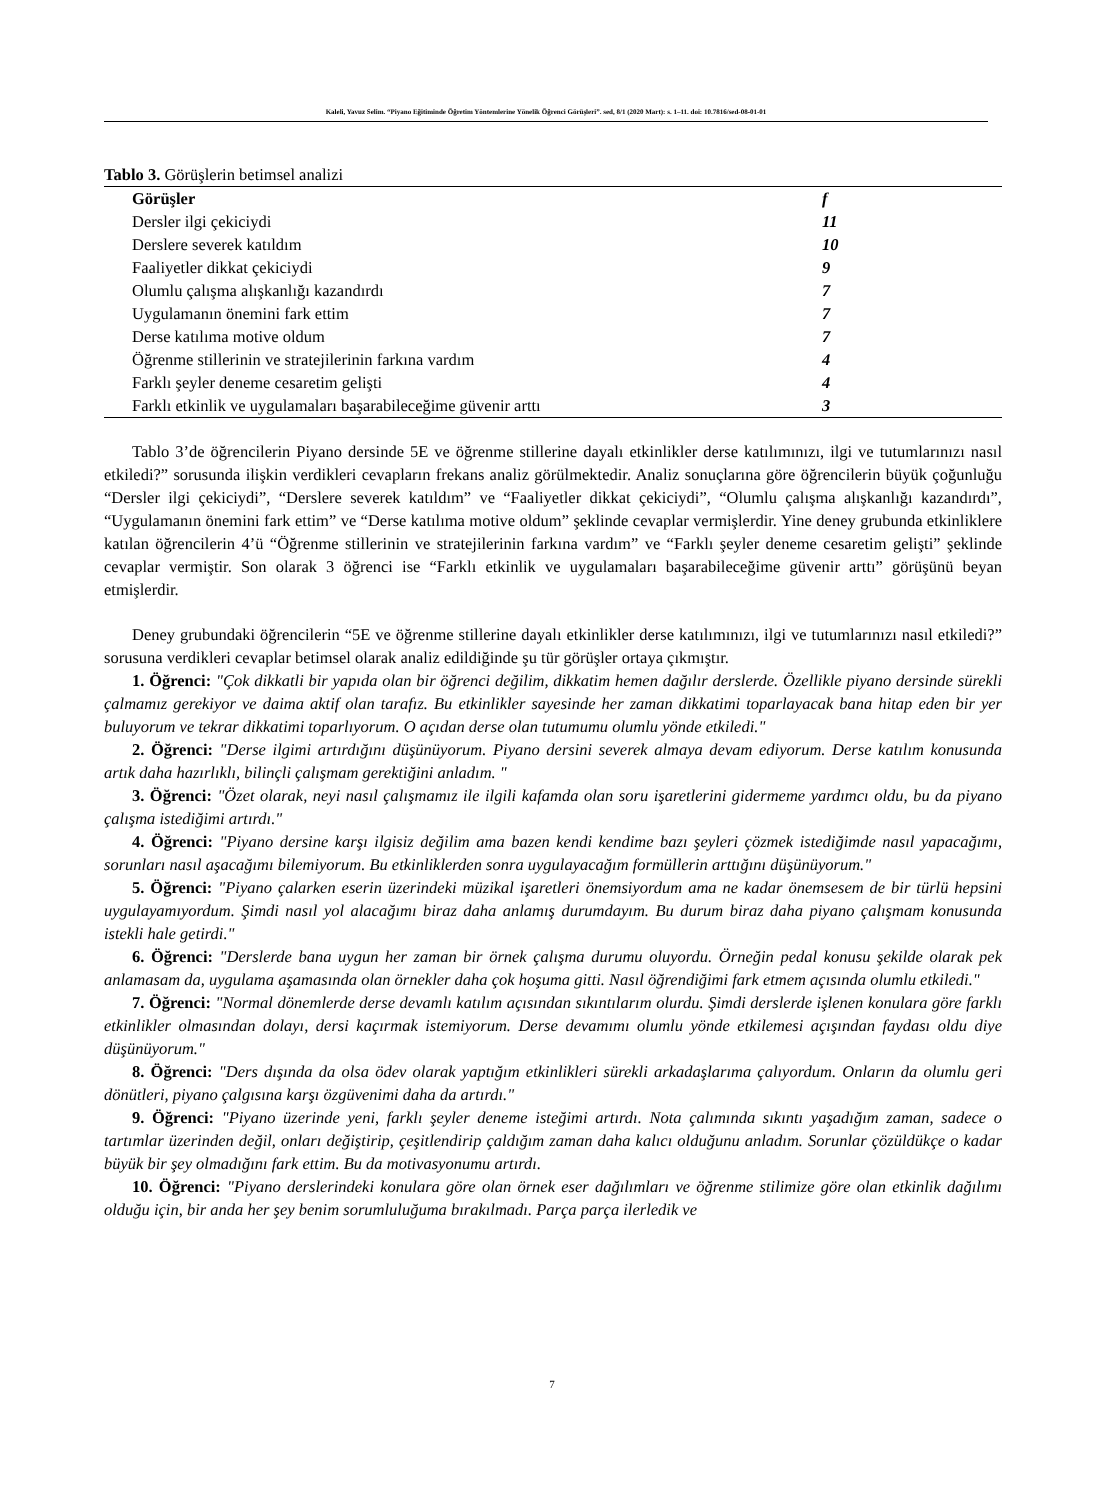Kaleli, Yavuz Selim. “Piyano Eğitiminde Öğretim Yöntemlerine Yönelik Öğrenci Görüşleri”. sed, 8/1 (2020 Mart): s. 1–11. doi: 10.7816/sed-08-01-01
Tablo 3. Görüşlerin betimsel analizi
| Görüşler | f |
| --- | --- |
| Dersler ilgi çekiciydi | 11 |
| Derslere severek katıldım | 10 |
| Faaliyetler dikkat çekiciydi | 9 |
| Olumlu çalışma alışkanlığı kazandırdı | 7 |
| Uygulamanın önemini fark ettim | 7 |
| Derse katılıma motive oldum | 7 |
| Öğrenme stillerinin ve stratejilerinin farkına vardım | 4 |
| Farklı şeyler deneme cesaretim gelişti | 4 |
| Farklı etkinlik ve uygulamaları başarabileceğime güvenir arttı | 3 |
Tablo 3’de öğrencilerin Piyano dersinde 5E ve öğrenme stillerine dayalı etkinlikler derse katılımınızı, ilgi ve tutumlarınızı nasıl etkiledi?” sorusunda ilişkin verdikleri cevapların frekans analiz görülmektedir. Analiz sonuçlarına göre öğrencilerin büyük çoğunluğu “Dersler ilgi çekiciydi”, “Derslere severek katıldım” ve “Faaliyetler dikkat çekiciydi”, “Olumlu çalışma alışkanlığı kazandırdı”, “Uygulamanın önemini fark ettim” ve “Derse katılıma motive oldum” şeklinde cevaplar vermişlerdir. Yine deney grubunda etkinliklere katılan öğrencilerin 4’ü “Öğrenme stillerinin ve stratejilerinin farkına vardım” ve “Farklı şeyler deneme cesaretim gelişti” şeklinde cevaplar vermiştir. Son olarak 3 öğrenci ise “Farklı etkinlik ve uygulamaları başarabileceğime güvenir arttı” görüşünü beyan etmişlerdir.
Deney grubundaki öğrencilerin “5E ve öğrenme stillerine dayalı etkinlikler derse katılımınızı, ilgi ve tutumlarınızı nasıl etkiledi?” sorusuna verdikleri cevaplar betimsel olarak analiz edildiğinde şu tür görüşler ortaya çıkmıştır.
1. Öğrenci: "Çok dikkatli bir yapıda olan bir öğrenci değilim, dikkatim hemen dağılır derslerde. Özellikle piyano dersinde sürekli çalmamız gerekiyor ve daima aktif olan tarafız. Bu etkinlikler sayesinde her zaman dikkatimi toparlayacak bana hitap eden bir yer buluyorum ve tekrar dikkatimi toparlıyorum. O açıdan derse olan tutumumu olumlu yönde etkiledi."
2. Öğrenci: "Derse ilgimi artırdığını düşünüyorum. Piyano dersini severek almaya devam ediyorum. Derse katılım konusunda artık daha hazırlıklı, bilinçli çalışmam gerektiğini anladım. "
3. Öğrenci: "Özet olarak, neyi nasıl çalışmamız ile ilgili kafamda olan soru işaretlerini gidermeme yardımcı oldu, bu da piyano çalışma istediğimi artırdı."
4. Öğrenci: "Piyano dersine karşı ilgisiz değilim ama bazen kendi kendime bazı şeyleri çözmek istediğimde nasıl yapacağımı, sorunları nasıl aşacağımı bilemiyorum. Bu etkinliklerden sonra uygulayacağım formüllerin arttığını düşünüyorum."
5. Öğrenci: "Piyano çalarken eserin üzerindeki müzikal işaretleri önemsiyordum ama ne kadar önemsesem de bir türlü hepsini uygulayamıyordum. Şimdi nasıl yol alacağımı biraz daha anlamış durumdayım. Bu durum biraz daha piyano çalışmam konusunda istekli hale getirdi."
6. Öğrenci: "Derslerde bana uygun her zaman bir örnek çalışma durumu oluyordu. Örneğin pedal konusu şekilde olarak pek anlamasam da, uygulama aşamasında olan örnekler daha çok hoşuma gitti. Nasıl öğrendiğimi fark etmem açısında olumlu etkiledi."
7. Öğrenci: "Normal dönemlerde derse devamlı katılım açısından sıkıntılarım olurdu. Şimdi derslerde işlenen konulara göre farklı etkinlikler olmasından dolayı, dersi kaçırmak istemiyorum. Derse devamımı olumlu yönde etkilemesi açışından faydası oldu diye düşünüyorum."
8. Öğrenci: "Ders dışında da olsa ödev olarak yaptığım etkinlikleri sürekli arkadaşlarıma çalıyordum. Onların da olumlu geri dönütleri, piyano çalgısına karşı özgüvenimi daha da artırdı."
9. Öğrenci: "Piyano üzerinde yeni, farklı şeyler deneme isteğimi artırdı. Nota çalımında sıkıntı yaşadığım zaman, sadece o tartımlar üzerinden değil, onları değiştirip, çeşitlendirip çaldığım zaman daha kalıcı olduğunu anladım. Sorunlar çözüldükçe o kadar büyük bir şey olmadığını fark ettim. Bu da motivasyonumu artırdı.
10. Öğrenci: "Piyano derslerindeki konulara göre olan örnek eser dağılımları ve öğrenme stilimize göre olan etkinlik dağılımı olduğu için, bir anda her şey benim sorumluluğuma bırakılmadı. Parça parça ilerledik ve
7